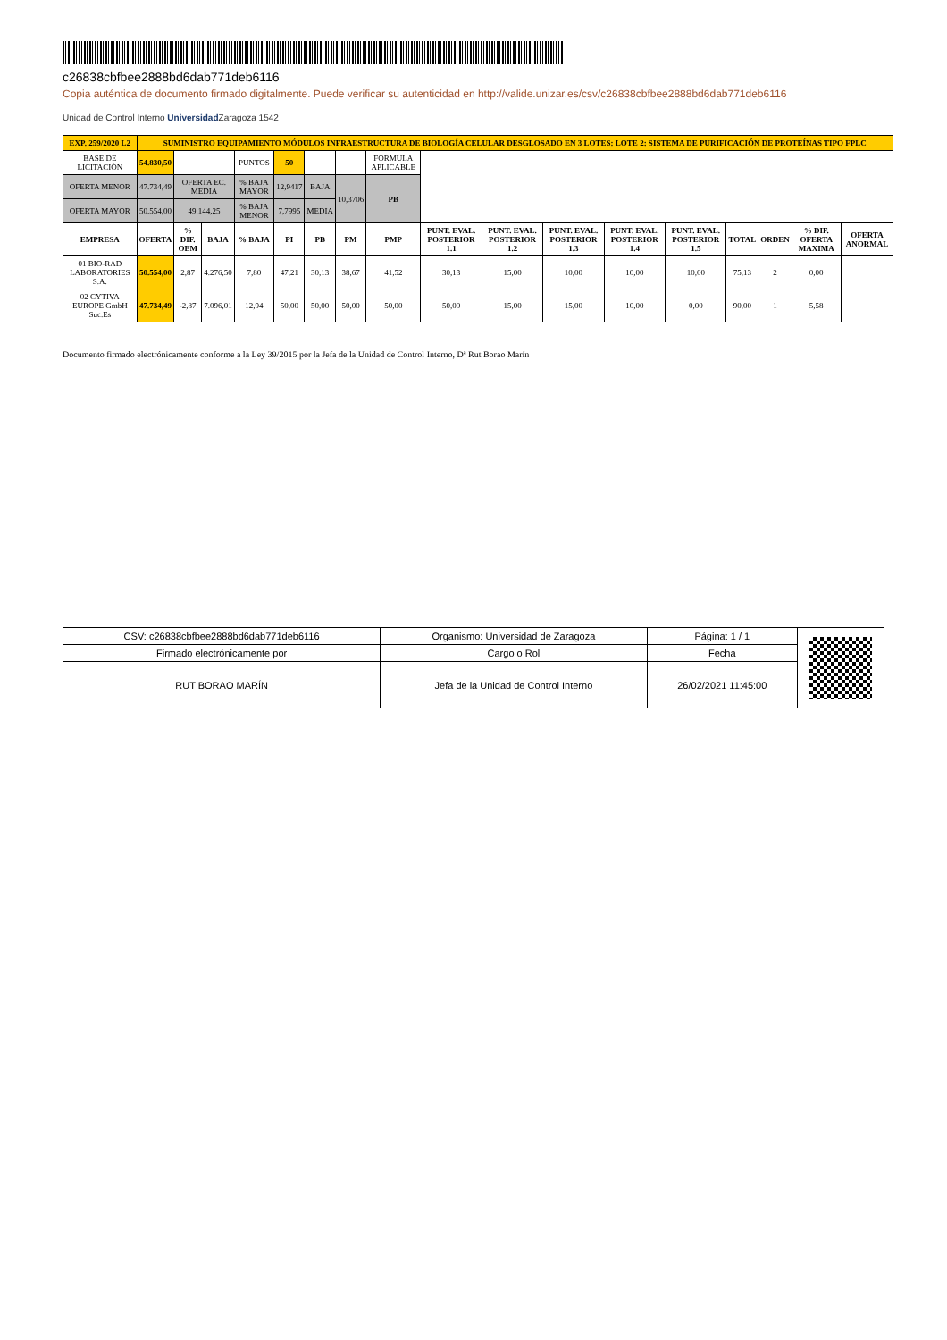c26838cbfbee2888bd6dab771deb6116
Copia auténtica de documento firmado digitalmente. Puede verificar su autenticidad en http://valide.unizar.es/csv/c26838cbfbee2888bd6dab771deb6116
Unidad de Control Interno Universidad Zaragoza 1542
| EXP. 259/2020 L2 | SUMINISTRO EQUIPAMIENTO MÓDULOS INFRAESTRUCTURA DE BIOLOGÍA CELULAR DESGLOSADO EN 3 LOTES: LOTE 2: SISTEMA DE PURIFICACIÓN DE PROTEÍNAS TIPO FPLC | | | | | | | | | | | | | | | | |
| BASE DE LICITACIÓN | 54.830,50 | | | PUNTOS | 50 | | | FORMULA APLICABLE | | | | | | | | | |
| OFERTA MENOR | 47.734,49 | OFERTA EC. MEDIA | | % BAJA MAYOR | 12,9417 | BAJA | 10,3706 | PB | | | | | | | | | |
| OFERTA MAYOR | 50.554,00 | 49.144,25 | | % BAJA MENOR | 7,7995 | MEDIA | | | | | | | | | | | |
| EMPRESA | OFERTA | % DIF. OEM | BAJA | % BAJA | PI | PB | PM | PMP | PUNT. EVAL. POSTERIOR 1.1 | PUNT. EVAL. POSTERIOR 1.2 | PUNT. EVAL. POSTERIOR 1.3 | PUNT. EVAL. POSTERIOR 1.4 | PUNT. EVAL. POSTERIOR 1.5 | TOTAL | ORDEN | % DIF. OFERTA MAXIMA | OFERTA ANORMAL |
| 01 BIO-RAD LABORATORIES S.A. | 50.554,00 | 2,87 | 4.276,50 | 7,80 | 47,21 | 30,13 | 38,67 | 41,52 | 30,13 | 15,00 | 10,00 | 10,00 | 10,00 | 75,13 | 2 | 0,00 | |
| 02 CYTIVA EUROPE GmbH Suc.Es | 47.734,49 | -2,87 | 7.096,01 | 12,94 | 50,00 | 50,00 | 50,00 | 50,00 | 50,00 | 15,00 | 15,00 | 10,00 | 0,00 | 90,00 | 1 | 5,58 | |
Documento firmado electrónicamente conforme a la Ley 39/2015 por la Jefa de la Unidad de Control Interno, Dª Rut Borao Marín
| CSV: c26838cbfbee2888bd6dab771deb6116 | Organismo: Universidad de Zaragoza | Página: 1 / 1 | |
| Firmado electrónicamente por | Cargo o Rol | Fecha | |
| RUT BORAO MARÍN | Jefa de la Unidad de Control Interno | 26/02/2021 11:45:00 | |